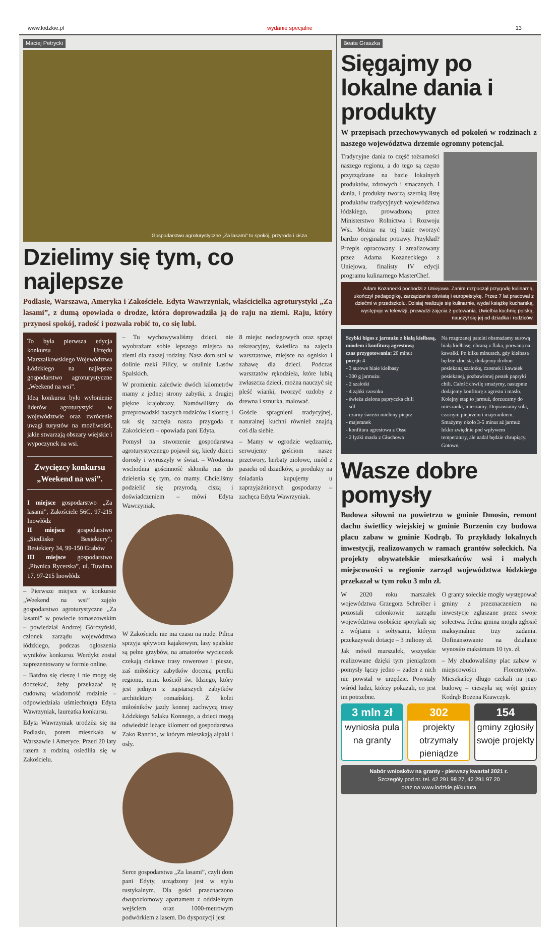www.lodzkie.pl wydanie specjalne 13
Maciej Petrycki
Gospodarstwo agroturystyczne „Za lasami” to spokój, przyroda i cisza
Dzielimy się tym, co najlepsze
Podlasie, Warszawa, Ameryka i Zakościele. Edyta Wawrzyniak, właścicielka agroturystyki „Za lasami”, z dumą opowiada o drodze, która doprowadziła ją do raju na ziemi. Raju, który przynosi spokój, radość i pozwala robić to, co się lubi.
To była pierwsza edycja konkursu Urzędu Marszałkowskiego Województwa Łódzkiego na najlepsze gospodarstwo agroturystyczne „Weekend na wsi”.
Ideą konkursu było wyłonienie liderów agroturystyki w województwie oraz zwrócenie uwagi turystów na możliwości, jakie stwarzają obszary wiejskie i wypoczynek na wsi.
Zwycięzcy konkursu „Weekend na wsi”.
I miejsce gospodarstwo „Za lasami”, Zakościele 56C, 97-215 Inowłódz
II miejsce gospodarstwo „Siedlisko Besiekiery”, Besiekiery 34, 99-150 Grabów
III miejsce gospodarstwo „Piwnica Rycerska”, ul. Tuwima 17, 97-215 Inowłódz
– Pierwsze miejsce w konkursie „Weekend na wsi” zajęło gospodarstwo agroturystyczne „Za lasami” w powiecie tomaszowskim – powiedział Andrzej Górczyński, członek zarządu województwa łódzkiego, podczas ogłoszenia wyników konkursu. Werdykt został zaprezentowany w formie online.
– Bardzo się cieszę i nie mogę się doczekać, żeby przekazać tę cudowną wiadomość rodzinie – odpowiedziała uśmiechnięta Edyta Wawrzyniak, laureatka konkursu.
Edyta Wawrzyniak urodziła się na Podlasiu, potem mieszkała w Warszawie i Ameryce. Przed 20 laty razem z rodziną osiedliła się w Zakościelu.
– Tu wychowywaliśmy dzieci, nie wyobrażam sobie lepszego miejsca na ziemi dla naszej rodziny. Nasz dom stoi w dolinie rzeki Pilicy, w otulinie Lasów Spalskich.
W promieniu zaledwie dwóch kilometrów mamy z jednej strony zabytki, z drugiej piękne krajobrazy. Namówiliśmy do przeprowadzki naszych rodziców i siostrę, i tak się zaczęła nasza przygoda z Zakościelem – opowiada pani Edyta.
Pomysł na stworzenie gospodarstwa agroturystycznego pojawił się, kiedy dzieci dorosły i wyruszyły w świat. – Wrodzona wschodnia gościnność skłoniła nas do dzielenia się tym, co mamy. Chcieliśmy podzielić się przyrodą, ciszą i doświadczeniem – mówi Edyta Wawrzyniak.
W Zakościelu nie ma czasu na nudę. Pilica sprzyja spływom kajakowym, lasy spalskie są pełne grzybów, na amatorów wycieczek czekają ciekawe trasy rowerowe i piesze, zaś miłośnicy zabytków docenią perełki regionu, m.in. kościół św. Idziego, który jest jednym z najstarszych zabytków architektury romańskiej. Z kolei miłośników jazdy konnej zachwycą trasy Łódzkiego Szlaku Konnego, a dzieci mogą odwiedzić leżące kilometr od gospodarstwa Zako Rancho, w którym mieszkają alpaki i osły.
Serce gospodarstwa „Za lasami”, czyli dom pani Edyty, urządzony jest w stylu rustykalnym. Dla gości przeznaczono dwupoziomowy apartament z oddzielnym wejściem oraz 1000-metrowym podwórkiem z lasem. Do dyspozycji jest
8 miejsc noclegowych oraz sprzęt rekreacyjny, świetlica na zajęcia warsztatowe, miejsce na ognisko i zabawę dla dzieci. Podczas warsztatów rękodzieła, które lubią zwłaszcza dzieci, można nauczyć się pleść wianki, tworzyć ozdoby z drewna i sznurka, malować.
Goście spragnieni tradycyjnej, naturalnej kuchni również znajdą coś dla siebie.
– Mamy w ogrodzie wędzarnię, serwujemy gościom nasze przetwory, herbaty ziołowe, miód z pasieki od dziadków, a produkty na śniadania kupujemy u zaprzyjaźnionych gospodarzy – zachęca Edyta Wawrzyniak.
Beata Graszka
Sięgajmy po lokalne dania i produkty
W przepisach przechowywanych od pokoleń w rodzinach z naszego województwa drzemie ogromny potencjał.
Tradycyjne dania to część tożsamości naszego regionu, a do tego są często przyrządzane na bazie lokalnych produktów, zdrowych i smacznych. I dania, i produkty tworzą szeroką listę produktów tradycyjnych województwa łódzkiego, prowadzoną przez Ministerstwo Rolnictwa i Rozwoju Wsi. Można na tej bazie tworzyć bardzo oryginalne potrawy. Przykład? Przepis opracowany i zrealizowany przez Adama Kozaneckiego z Uniejowa, finalisty IV edycji programu kulinarnego MasterChef.
Adam Kozanecki pochodzi z Uniejowa. Zanim rozpoczął przygodę kulinarną, ukończył pedagogikę, zarządzanie oświatą i europeistykę. Przez 7 lat pracował z dziećmi w przedszkolu. Dzisiaj realizuje się kulinarnie, wydał książkę kucharską, występuje w telewizji, prowadzi zajęcia z gotowania. Uwielbia kuchnię polską, nauczył się jej od dziadka i rodziców.
Szybki bigos z jarmużu z białą kiełbasą, miodem i konfiturą agrestową
czas przygotowania: 20 minut
porcji: 4
- 3 surowe białe kiełbasy
- 300 g jarmużu
- 2 szalotki
- 4 ząbki czosnku
- świeża zielona papryczka chili
- sól
- czarny świeżo mielony pieprz
- majeranek
- konfitura agrestowa z Osse
- 2 łyżki masła z Głuchowa
Na rozgrzanej patelni obsmażamy surową białą kiełbasę, obraną z flaka, porwaną na kawałki. Po kilku minutach, gdy kiełbasa będzie złocista, dodajemy drobno posiekaną szalotkę, czosnek i kawałek posiekanej, pozbawionej pestek papryki chili. Całość chwilę smażymy, następnie dodajemy konfiturę z agrestu i masło. Kolejny etap to jarmuż, dorzucamy do mieszanki, mieszamy. Doprawiamy solą, czarnym pieprzem i majerankiem. Smażymy około 3-5 minut aż jarmuż lekko zwiędnie pod wpływem temperatury, ale nadal będzie chrupiący. Gotowe.
Wasze dobre pomysły
Budowa siłowni na powietrzu w gminie Dmosin, remont dachu świetlicy wiejskiej w gminie Burzenin czy budowa placu zabaw w gminie Kodrąb. To przykłady lokalnych inwestycji, realizowanych w ramach grantów sołeckich. Na projekty obywatelskie mieszkańców wsi i małych miejscowości w regionie zarząd województwa łódzkiego przekazał w tym roku 3 mln zł.
W 2020 roku marszałek województwa Grzegorz Schreiber i pozostali członkowie zarządu województwa osobiście spotykali się z wójtami i sołtysami, którym przekazywali dotacje – 3 miliony zł.
Jak mówił marszałek, wszystkie realizowane dzięki tym pieniądzom pomysły łączy jedno – żaden z nich nie powstał w urzędzie. Powstały wśród ludzi, którzy pokazali, co jest im potrzebne.
O granty sołeckie mogły występować gminy z przeznaczeniem na inwestycje zgłaszane przez swoje sołectwa. Jedna gmina mogła zgłosić maksymalnie trzy zadania. Dofinansowanie na działanie wynosiło maksimum 10 tys. zł.
– My zbudowaliśmy plac zabaw w miejscowości Florentynów. Mieszkańcy długo czekali na jego budowę – cieszyła się wójt gminy Kodrąb Bożena Krawczyk.
3 mln zł
wyniosła pula na granty
302
projekty otrzymały pieniądze
154
gminy zgłosiły swoje projekty
Nabór wniosków na granty - pierwszy kwartał 2021 r.
Szczegóły pod nr. tel. 42 291 98 27, 42 291 97 20
oraz na www.lodzkie.pl/kultura